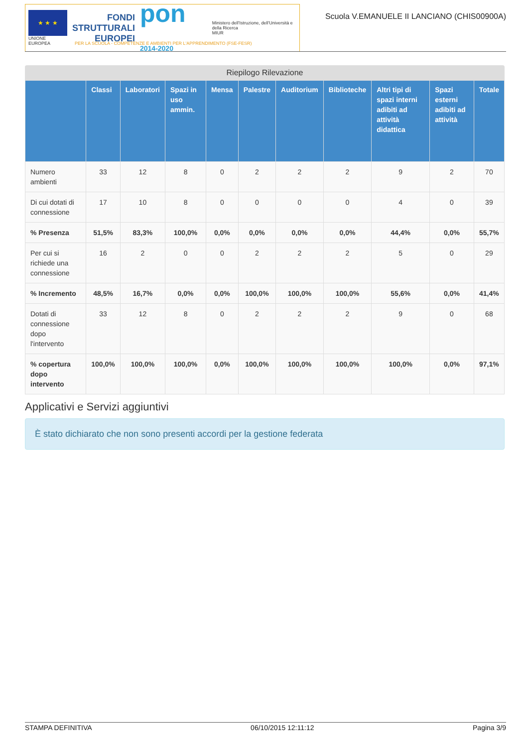★ ★ ★
UNIONE EUROPEA
FONDI
STRUTTURALI
EUROPEI
pon 2014-2020
Ministero dell'Istruzione, dell'Università e della Ricerca
MIUR
Scuola V.EMANUELE II LANCIANO (CHIS00900A)
PER LA SCUOLA - COMPETENZE E AMBIENTI PER L'APPRENDIMENTO (FSE-FESR)
Riepilogo Rilevazione
| | Classi | Laboratori | Spazi in uso ammin. | Mensa | Palestre | Auditorium | Biblioteche | Altri tipi di spazi interni adibiti ad attività didattica | Spazi esterni adibiti ad attività | Totale |
| --- | --- | --- | --- | --- | --- | --- | --- | --- | --- | --- |
| Numero ambienti | 33 | 12 | 8 | 0 | 2 | 2 | 2 | 9 | 2 | 70 |
| Di cui dotati di connessione | 17 | 10 | 8 | 0 | 0 | 0 | 0 | 4 | 0 | 39 |
| % Presenza | 51,5% | 83,3% | 100,0% | 0,0% | 0,0% | 0,0% | 0,0% | 44,4% | 0,0% | 55,7% |
| Per cui si richiede una connessione | 16 | 2 | 0 | 0 | 2 | 2 | 2 | 5 | 0 | 29 |
| % Incremento | 48,5% | 16,7% | 0,0% | 0,0% | 100,0% | 100,0% | 100,0% | 55,6% | 0,0% | 41,4% |
| Dotati di connessione dopo l'intervento | 33 | 12 | 8 | 0 | 2 | 2 | 2 | 9 | 0 | 68 |
| % copertura dopo intervento | 100,0% | 100,0% | 100,0% | 0,0% | 100,0% | 100,0% | 100,0% | 100,0% | 0,0% | 97,1% |
Applicativi e Servizi aggiuntivi
È stato dichiarato che non sono presenti accordi per la gestione federata
STAMPA DEFINITIVA 06/10/2015 12:11:12 Pagina 3/9